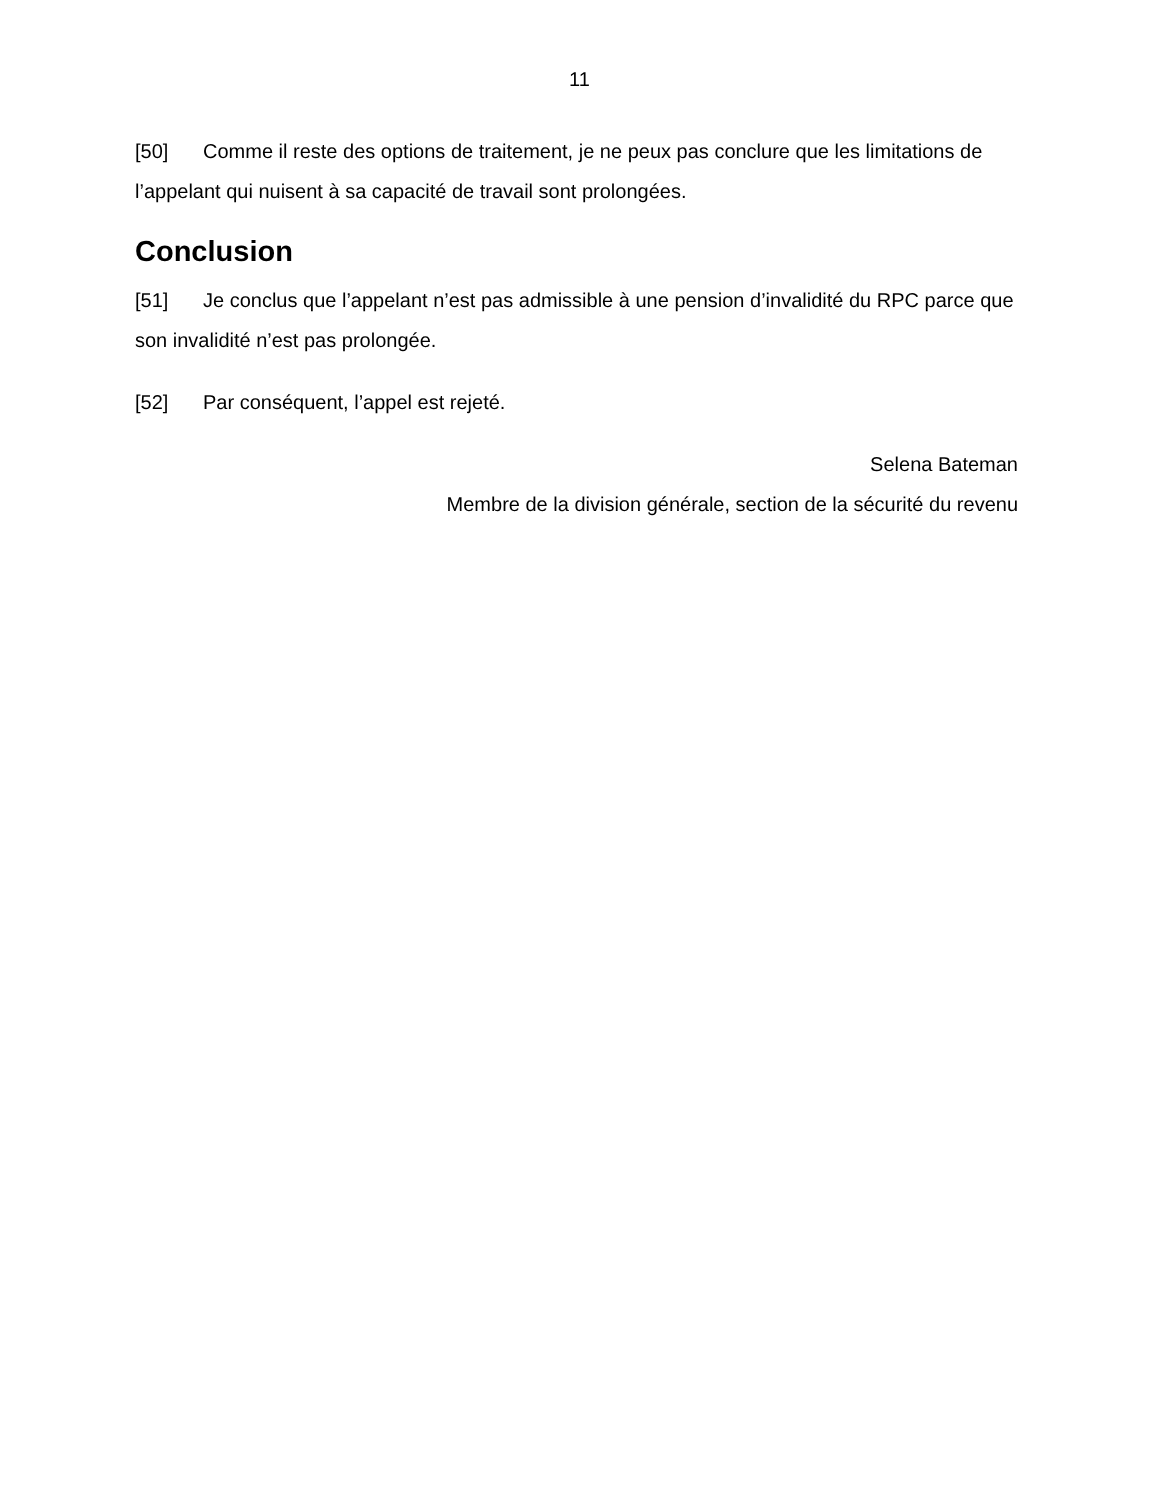11
[50] Comme il reste des options de traitement, je ne peux pas conclure que les limitations de l’appelant qui nuisent à sa capacité de travail sont prolongées.
Conclusion
[51] Je conclus que l’appelant n’est pas admissible à une pension d’invalidité du RPC parce que son invalidité n’est pas prolongée.
[52] Par conséquent, l’appel est rejeté.
Selena Bateman
Membre de la division générale, section de la sécurité du revenu